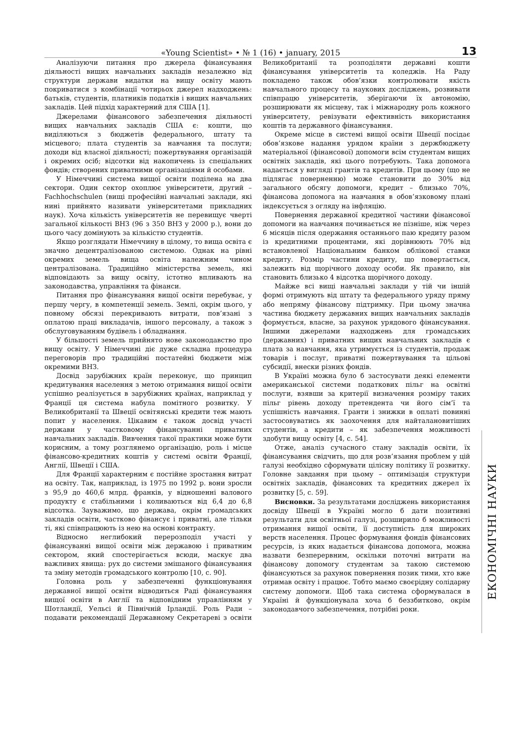«Young Scientist» • № 1 (16) • january, 2015 13
Аналізуючи питання про джерела фінансування діяльності вищих навчальних закладів незалежно від структури держави видатки на вищу освіту мають покриватися з комбінації чотирьох джерел надходжень: батьків, студентів, платників податків і вищих навчальних закладів. Цей підхід характерний для США [1].
Джерелами фінансового забезпечення діяльності вищих навчальних закладів США є: кошти, що виділяються з бюджетів федерального, штату та місцевого; плата студентів за навчання та послуги; доходи від власної діяльності; пожертвування організацій і окремих осіб; відсотки від накопичень із спеціальних фондів; створених приватними організаціями й особами.
У Німеччині система вищої освіти поділена на два сектори. Один сектор охоплює університети, другий – Fachhochschulen (вищі професійні навчальні заклади, які нині прийнято називати університетами прикладних наук). Хоча кількість університетів не перевищує чверті загальної кількості ВНЗ (96 з 350 ВНЗ у 2000 р.), вони до цього часу домінують за кількістю студентів.
Якщо розглядати Німеччину в цілому, то вища освіта є значно децентралізованою системою. Однак на рівні окремих земель вища освіта належним чином централізована. Традиційно міністерства земель, які відповідають за вищу освіту, істотно впливають на законодавства, управління та фінанси.
Питання про фінансування вищої освіти перебуває, у першу чергу, в компетенції земель. Землі, окрім цього, у повному обсязі перекривають витрати, пов’язані з оплатою праці викладачів, іншого персоналу, а також з обслуговуванням будівель і обладнання.
У більшості земель прийнято нове законодавство про вищу освіту. У Німеччині діє дуже складна процедура переговорів про традиційні постатейні бюджети між окремими ВНЗ.
Досвід зарубіжних країн переконує, що принцип кредитування населення з метою отримання вищої освіти успішно реалізується в зарубіжних країнах, наприклад у Франції ця система набула помітного розвитку. У Великобританії та Швеції освітянські кредити теж мають попит у населення. Цікавим є також досвід участі держави у частковому фінансуванні приватних навчальних закладів. Вивчення такої практики може бути корисним, а тому розглянемо організацію, роль і місце фінансово-кредитних коштів у системі освіти Франції, Англії, Швеції і США.
Для Франції характерним є постійне зростання витрат на освіту. Так, наприклад, із 1975 по 1992 р. вони зросли з 95,9 до 460,6 млрд. франків, у відношенні валового продукту є стабільними і коливаються від 6,4 до 6,8 відсотка. Зауважимо, що держава, окрім громадських закладів освіти, частково фінансує і приватні, але тільки ті, які співпрацюють із нею на основі контракту.
Відносно неглибокий перерозподіл участі у фінансуванні вищої освіти між державою і приватним сектором, який спостерігається всюди, маскує два важливих явища: рух до системи змішаного фінансування та зміну методів громадського контролю [10, с. 90].
Головна роль у забезпеченні функціонування державної вищої освіти відводиться Раді фінансування вищої освіти в Англії та відповідним управлінням у Шотландії, Уельсі й Північній Ірландії. Роль Ради – подавати рекомендації Державному Секретареві з освіти Великобританії та розподіляти державні кошти фінансування університетів та коледжів. На Раду покладено також обов’язки контролювати якість навчального процесу та наукових досліджень, розвивати співпрацю університетів, зберігаючи їх автономію, розширювати як місцеву, так і міжнародну роль кожного університету, ревізувати ефективність використання коштів та державного фінансування.
Окреме місце в системі вищої освіти Швеції посідає обов’язкове надання урядом країни з держбюджету матеріальної (фінансової) допомоги всім студентам вищих освітніх закладів, які цього потребують. Така допомога надається у вигляді грантів та кредитів. При цьому (що не підлягає поверненню) може становити до 30% від загального обсягу допомоги, кредит – близько 70%, фінансова допомога на навчання в обов’язковому плані індексується з огляду на інфляцію.
Повернення державної кредитної частини фінансової допомоги на навчання починається не пізніше, ніж через 6 місяців після одержання останнього паю кредиту разом із кредитними процентами, які дорівнюють 70% від встановленої Національним банком облікової ставки кредиту. Розмір частини кредиту, що повертається, залежить від щорічного доходу особи. Як правило, він становить близько 4 відсотка щорічного доходу.
Майже всі вищі навчальні заклади у тій чи іншій формі отримують від штату та федерального уряду пряму або непряму фінансову підтримку. При цьому значна частина бюджету державних вищих навчальних закладів формується, власне, за рахунок урядового фінансування. Іншими джерелами надходжень для громадських (державних) і приватних вищих навчальних закладів є плата за навчання, яка утримується із студентів, продаж товарів і послуг, приватні пожертвування та цільові субсидії, внески різних фондів.
В Україні можна було б застосувати деякі елементи американської системи податкових пільг на освітні послуги, взявши за критерії визначення розміру таких пільг рівень доходу претендента чи його сім’ї та успішність навчання. Гранти і знижки в оплаті повинні застосовуватись як заохочення для найталановитіших студентів, а кредити – як забезпечення можливості здобути вищу освіту [4, с. 54].
Отже, аналіз сучасного стану закладів освіти, їх фінансування свідчить, що для розв’язання проблем у цій галузі необхідно сформувати цілісну політику її розвитку. Головне завдання при цьому – оптимізація структури освітніх закладів, фінансових та кредитних джерел їх розвитку [5, с. 59].
Висновки. За результатами досліджень використання досвіду Швеції в Україні могло б дати позитивні результати для освітньої галузі, розширило б можливості отримання вищої освіти, її доступність для широких верств населення. Процес формування фондів фінансових ресурсів, із яких надається фінансова допомога, можна назвати безперервним, оскільки поточні витрати на фінансову допомогу студентам за такою системою фінансуються за рахунок повернення позик тими, хто вже отримав освіту і працює. Тобто маємо своєрідну солідарну систему допомоги. Щоб така система сформувалася в Україні й функціонувала хоча б беззбитково, окрім законодавчого забезпечення, потрібні роки.
ЕКОНОМІЧНІ НАУКИ